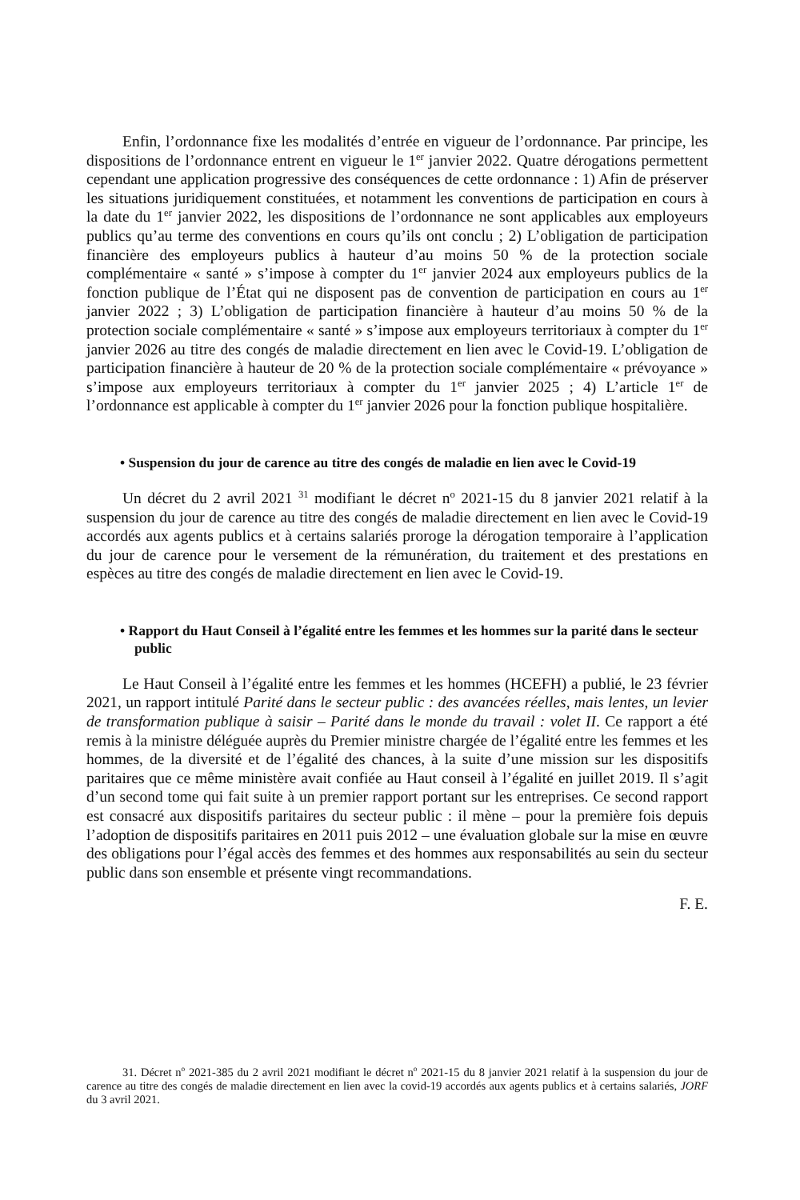Enfin, l’ordonnance fixe les modalités d’entrée en vigueur de l’ordonnance. Par principe, les dispositions de l’ordonnance entrent en vigueur le 1<sup>er</sup> janvier 2022. Quatre dérogations permettent cependant une application progressive des conséquences de cette ordonnance : 1) Afin de préserver les situations juridiquement constituées, et notamment les conventions de participation en cours à la date du 1<sup>er</sup> janvier 2022, les dispositions de l’ordonnance ne sont applicables aux employeurs publics qu’au terme des conventions en cours qu’ils ont conclu ; 2) L’obligation de participation financière des employeurs publics à hauteur d’au moins 50 % de la protection sociale complémentaire « santé » s’impose à compter du 1<sup>er</sup> janvier 2024 aux employeurs publics de la fonction publique de l’État qui ne disposent pas de convention de participation en cours au 1<sup>er</sup> janvier 2022 ; 3) L’obligation de participation financière à hauteur d’au moins 50 % de la protection sociale complémentaire « santé » s’impose aux employeurs territoriaux à compter du 1<sup>er</sup> janvier 2026 au titre des congés de maladie directement en lien avec le Covid-19. L’obligation de participation financière à hauteur de 20 % de la protection sociale complémentaire « prévoyance » s’impose aux employeurs territoriaux à compter du 1<sup>er</sup> janvier 2025 ; 4) L’article 1<sup>er</sup> de l’ordonnance est applicable à compter du 1<sup>er</sup> janvier 2026 pour la fonction publique hospitalière.
• Suspension du jour de carence au titre des congés de maladie en lien avec le Covid-19
Un décret du 2 avril 2021 <sup>31</sup> modifiant le décret n<sup>o</sup> 2021-15 du 8 janvier 2021 relatif à la suspension du jour de carence au titre des congés de maladie directement en lien avec le Covid-19 accordés aux agents publics et à certains salariés proroge la dérogation temporaire à l’application du jour de carence pour le versement de la rémunération, du traitement et des prestations en espèces au titre des congés de maladie directement en lien avec le Covid-19.
• Rapport du Haut Conseil à l’égalité entre les femmes et les hommes sur la parité dans le secteur public
Le Haut Conseil à l’égalité entre les femmes et les hommes (HCEFH) a publié, le 23 février 2021, un rapport intitulé Parité dans le secteur public : des avancées réelles, mais lentes, un levier de transformation publique à saisir – Parité dans le monde du travail : volet II. Ce rapport a été remis à la ministre déléguée auprès du Premier ministre chargée de l’égalité entre les femmes et les hommes, de la diversité et de l’égalité des chances, à la suite d’une mission sur les dispositifs paritaires que ce même ministère avait confiée au Haut conseil à l’égalité en juillet 2019. Il s’agit d’un second tome qui fait suite à un premier rapport portant sur les entreprises. Ce second rapport est consacré aux dispositifs paritaires du secteur public : il mène – pour la première fois depuis l’adoption de dispositifs paritaires en 2011 puis 2012 – une évaluation globale sur la mise en œuvre des obligations pour l’égal accès des femmes et des hommes aux responsabilités au sein du secteur public dans son ensemble et présente vingt recommandations.
F. E.
31. Décret n<sup>o</sup> 2021-385 du 2 avril 2021 modifiant le décret n<sup>o</sup> 2021-15 du 8 janvier 2021 relatif à la suspension du jour de carence au titre des congés de maladie directement en lien avec la covid-19 accordés aux agents publics et à certains salariés, JORF du 3 avril 2021.